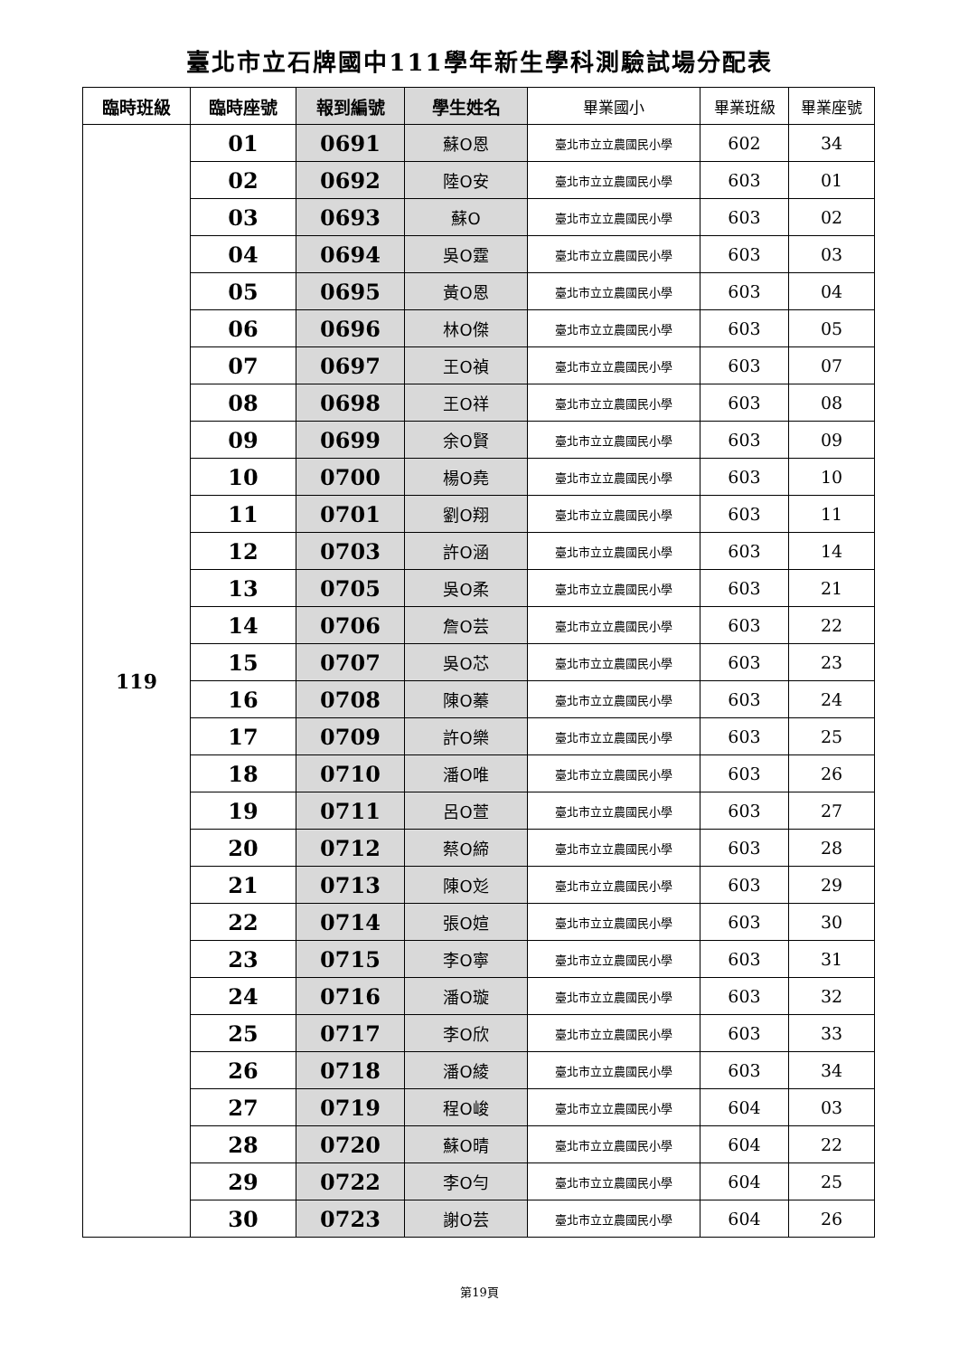臺北市立石牌國中111學年新生學科測驗試場分配表
| 臨時班級 | 臨時座號 | 報到編號 | 學生姓名 | 畢業國小 | 畢業班級 | 畢業座號 |
| --- | --- | --- | --- | --- | --- | --- |
| 119 | 01 | 0691 | 蘇O恩 | 臺北市立立農國民小學 | 602 | 34 |
| | 02 | 0692 | 陸O安 | 臺北市立立農國民小學 | 603 | 01 |
| | 03 | 0693 | 蘇O | 臺北市立立農國民小學 | 603 | 02 |
| | 04 | 0694 | 吳O霆 | 臺北市立立農國民小學 | 603 | 03 |
| | 05 | 0695 | 黃O恩 | 臺北市立立農國民小學 | 603 | 04 |
| | 06 | 0696 | 林O傑 | 臺北市立立農國民小學 | 603 | 05 |
| | 07 | 0697 | 王O禎 | 臺北市立立農國民小學 | 603 | 07 |
| | 08 | 0698 | 王O祥 | 臺北市立立農國民小學 | 603 | 08 |
| | 09 | 0699 | 余O賢 | 臺北市立立農國民小學 | 603 | 09 |
| | 10 | 0700 | 楊O堯 | 臺北市立立農國民小學 | 603 | 10 |
| | 11 | 0701 | 劉O翔 | 臺北市立立農國民小學 | 603 | 11 |
| | 12 | 0703 | 許O涵 | 臺北市立立農國民小學 | 603 | 14 |
| | 13 | 0705 | 吳O柔 | 臺北市立立農國民小學 | 603 | 21 |
| | 14 | 0706 | 詹O芸 | 臺北市立立農國民小學 | 603 | 22 |
| | 15 | 0707 | 吳O芯 | 臺北市立立農國民小學 | 603 | 23 |
| | 16 | 0708 | 陳O蓁 | 臺北市立立農國民小學 | 603 | 24 |
| | 17 | 0709 | 許O樂 | 臺北市立立農國民小學 | 603 | 25 |
| | 18 | 0710 | 潘O唯 | 臺北市立立農國民小學 | 603 | 26 |
| | 19 | 0711 | 呂O萱 | 臺北市立立農國民小學 | 603 | 27 |
| | 20 | 0712 | 蔡O締 | 臺北市立立農國民小學 | 603 | 28 |
| | 21 | 0713 | 陳O彣 | 臺北市立立農國民小學 | 603 | 29 |
| | 22 | 0714 | 張O媗 | 臺北市立立農國民小學 | 603 | 30 |
| | 23 | 0715 | 李O寧 | 臺北市立立農國民小學 | 603 | 31 |
| | 24 | 0716 | 潘O璇 | 臺北市立立農國民小學 | 603 | 32 |
| | 25 | 0717 | 李O欣 | 臺北市立立農國民小學 | 603 | 33 |
| | 26 | 0718 | 潘O綾 | 臺北市立立農國民小學 | 603 | 34 |
| | 27 | 0719 | 程O峻 | 臺北市立立農國民小學 | 604 | 03 |
| | 28 | 0720 | 蘇O晴 | 臺北市立立農國民小學 | 604 | 22 |
| | 29 | 0722 | 李O勻 | 臺北市立立農國民小學 | 604 | 25 |
| | 30 | 0723 | 謝O芸 | 臺北市立立農國民小學 | 604 | 26 |
第19頁